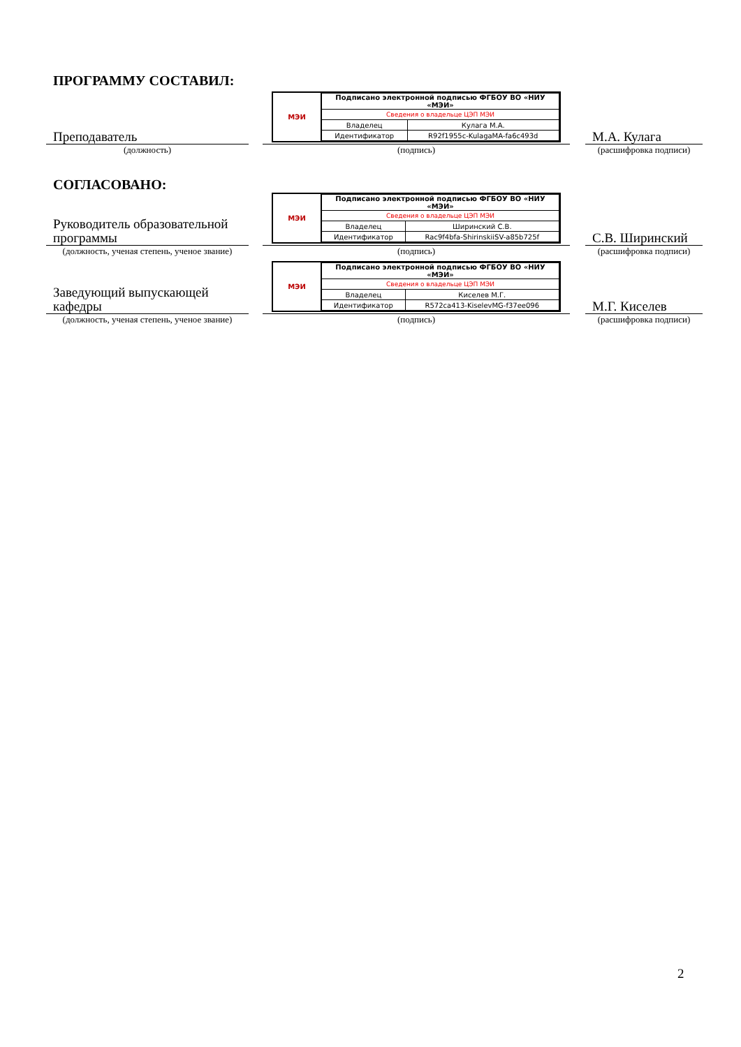ПРОГРАММУ СОСТАВИЛ:
Преподаватель
(должность)
МЭИ
| Подписано электронной подписью ФГБОУ ВО «НИУ «МЭИ» | |
| Сведения о владельце ЦЭП МЭИ | |
| Владелец | Кулага М.А. |
| Идентификатор | R92f1955c-KulagaMA-fa6c493d |
(подпись)
М.А. Кулага
(расшифровка подписи)
СОГЛАСОВАНО:
Руководитель образовательной программы
(должность, ученая степень, ученое звание)
МЭИ
| Подписано электронной подписью ФГБОУ ВО «НИУ «МЭИ» | |
| Сведения о владельце ЦЭП МЭИ | |
| Владелец | Ширинский С.В. |
| Идентификатор | Rac9f4bfa-ShirinskiiSV-a85b725f |
(подпись)
С.В. Ширинский
(расшифровка подписи)
Заведующий выпускающей кафедры
(должность, ученая степень, ученое звание)
МЭИ
| Подписано электронной подписью ФГБОУ ВО «НИУ «МЭИ» | |
| Сведения о владельце ЦЭП МЭИ | |
| Владелец | Киселев М.Г. |
| Идентификатор | R572ca413-KiselevMG-f37ee096 |
(подпись)
М.Г. Киселев
(расшифровка подписи)
2